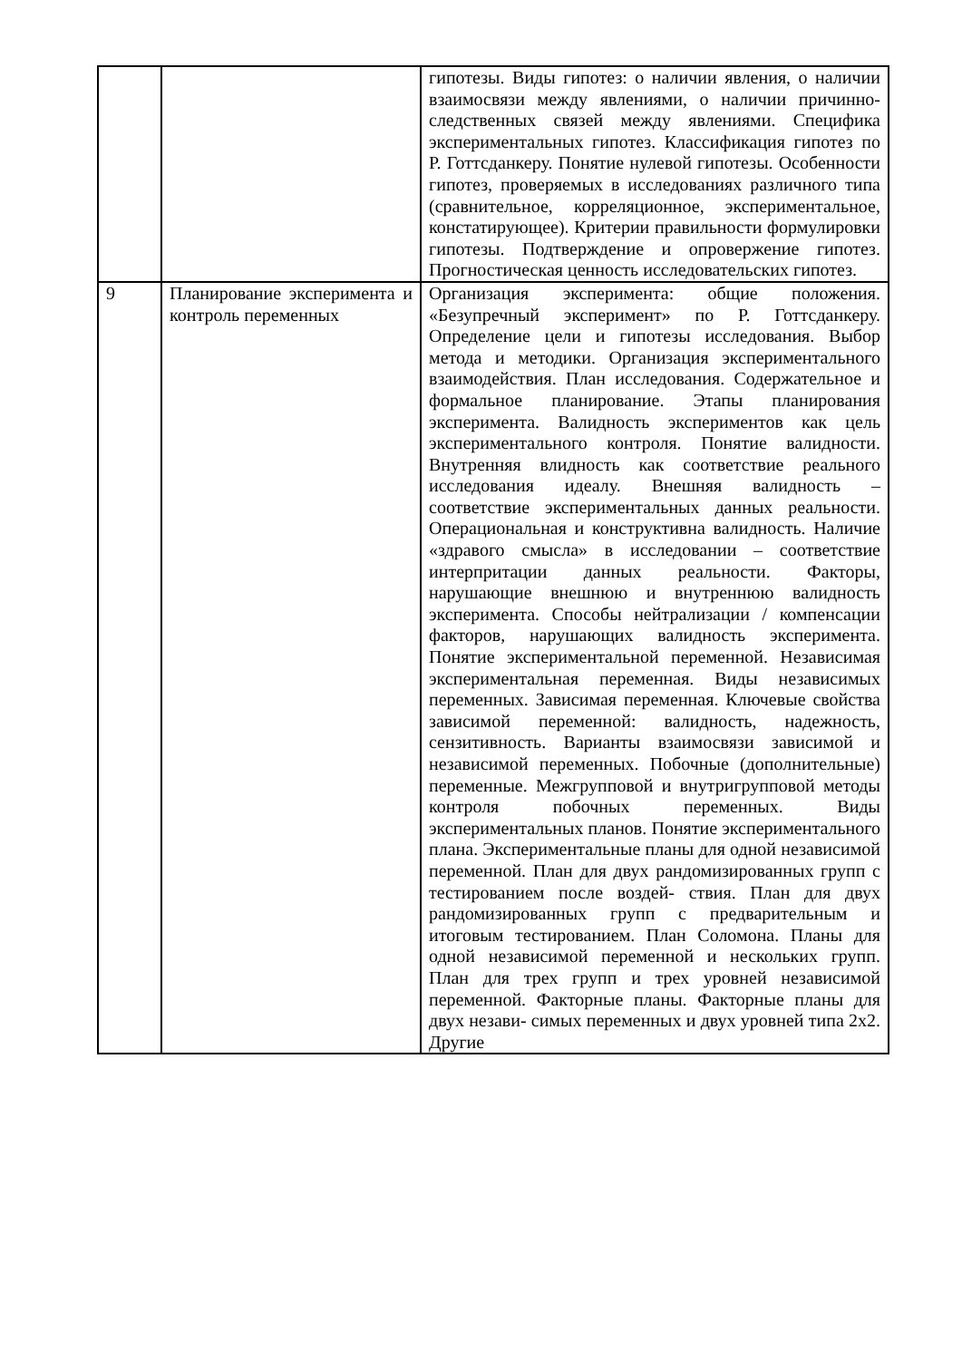| | | гипотезы. Виды гипотез: о наличии явления, о наличии взаимосвязи между явлениями, о наличии причинно- следственных связей между явлениями. Специфика экспериментальных гипотез. Классификация гипотез по Р. Готтсданкеру. Понятие нулевой гипотезы. Особенности гипотез, проверяемых в исследованиях различного типа (сравнительное, корреляционное, экспериментальное, констатирующее). Критерии правильности формулировки гипотезы. Подтверждение и опровержение гипотез. Прогностическая ценность исследовательских гипотез. |
| 9 | Планирование эксперимента и контроль переменных | Организация эксперимента: общие положения. «Безупречный эксперимент» по Р. Готтсданкеру. Определение цели и гипотезы исследования. Выбор метода и методики. Организация экспериментального взаимодействия. План исследования. Содержательное и формальное планирование. Этапы планирования эксперимента. Валидность экспериментов как цель экспериментального контроля. Понятие валидности. Внутренняя влидность как соответствие реального исследования идеалу. Внешняя валидность – соответствие экспериментальных данных реальности. Операциональная и конструктивна валидность. Наличие «здравого смысла» в исследовании – соответствие интерпритации данных реальности. Факторы, нарушающие внешнюю и внутреннюю валидность эксперимента. Способы нейтрализации / компенсации факторов, нарушающих валидность эксперимента. Понятие экспериментальной переменной. Независимая экспериментальная переменная. Виды независимых переменных. Зависимая переменная. Ключевые свойства зависимой переменной: валидность, надежность, сензитивность. Варианты взаимосвязи зависимой и независимой переменных. Побочные (дополнительные) переменные. Межгрупповой и внутригрупповой методы контроля побочных переменных. Виды экспериментальных планов. Понятие экспериментального плана. Экспериментальные планы для одной независимой переменной. План для двух рандомизированных групп с тестированием после воздей- ствия. План для двух рандомизированных групп с предварительным и итоговым тестированием. План Соломона. Планы для одной независимой переменной и нескольких групп. План для трех групп и трех уровней независимой переменной. Факторные планы. Факторные планы для двух незави- симых переменных и двух уровней типа 2х2. Другие |